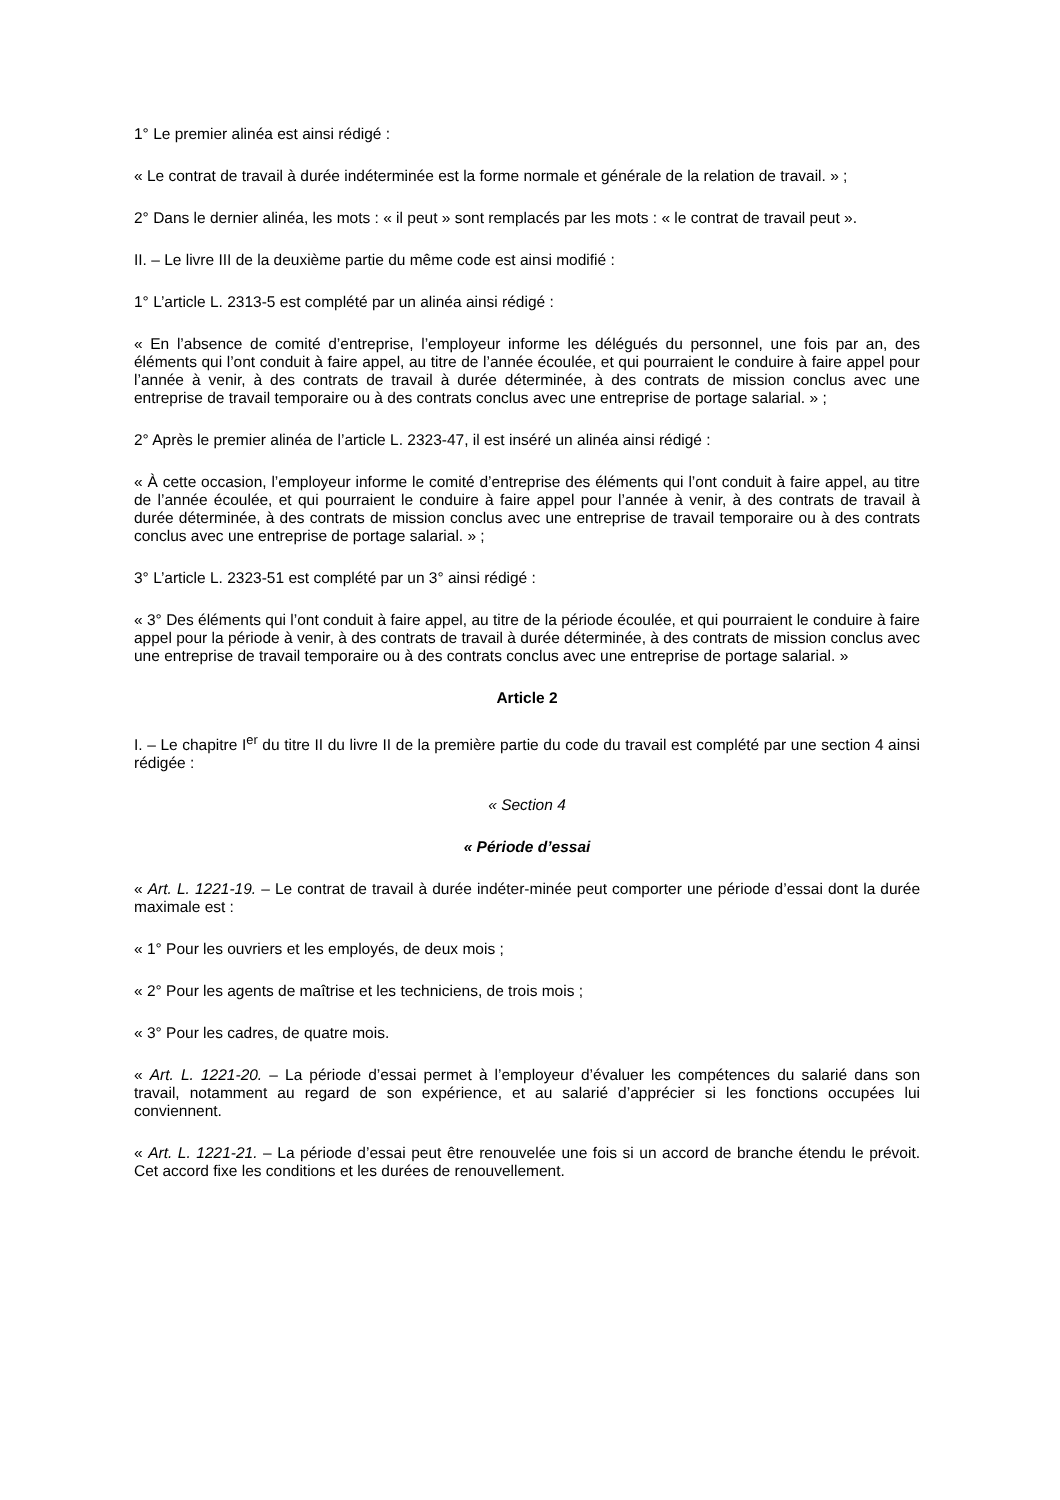1° Le premier alinéa est ainsi rédigé :
« Le contrat de travail à durée indéterminée est la forme normale et générale de la relation de travail. » ;
2° Dans le dernier alinéa, les mots : « il peut » sont remplacés par les mots : « le contrat de travail peut ».
II. – Le livre III de la deuxième partie du même code est ainsi modifié :
1° L’article L. 2313-5 est complété par un alinéa ainsi rédigé :
« En l’absence de comité d’entreprise, l’employeur informe les délégués du personnel, une fois par an, des éléments qui l’ont conduit à faire appel, au titre de l’année écoulée, et qui pourraient le conduire à faire appel pour l’année à venir, à des contrats de travail à durée déterminée, à des contrats de mission conclus avec une entreprise de travail temporaire ou à des contrats conclus avec une entreprise de portage salarial. » ;
2° Après le premier alinéa de l’article L. 2323-47, il est inséré un alinéa ainsi rédigé :
« À cette occasion, l’employeur informe le comité d’entreprise des éléments qui l’ont conduit à faire appel, au titre de l’année écoulée, et qui pourraient le conduire à faire appel pour l’année à venir, à des contrats de travail à durée déterminée, à des contrats de mission conclus avec une entreprise de travail temporaire ou à des contrats conclus avec une entreprise de portage salarial. » ;
3° L’article L. 2323-51 est complété par un 3° ainsi rédigé :
« 3° Des éléments qui l’ont conduit à faire appel, au titre de la période écoulée, et qui pourraient le conduire à faire appel pour la période à venir, à des contrats de travail à durée déterminée, à des contrats de mission conclus avec une entreprise de travail temporaire ou à des contrats conclus avec une entreprise de portage salarial. »
Article 2
I. – Le chapitre I<sup>er</sup> du titre II du livre II de la première partie du code du travail est complété par une section 4 ainsi rédigée :
« Section 4
« Période d’essai
« Art. L. 1221-19. – Le contrat de travail à durée indéter-minée peut comporter une période d’essai dont la durée maximale est :
« 1° Pour les ouvriers et les employés, de deux mois ;
« 2° Pour les agents de maîtrise et les techniciens, de trois mois ;
« 3° Pour les cadres, de quatre mois.
« Art. L. 1221-20. – La période d’essai permet à l’employeur d’évaluer les compétences du salarié dans son travail, notamment au regard de son expérience, et au salarié d’apprécier si les fonctions occupées lui conviennent.
« Art. L. 1221-21. – La période d’essai peut être renouvelée une fois si un accord de branche étendu le prévoit. Cet accord fixe les conditions et les durées de renouvellement.